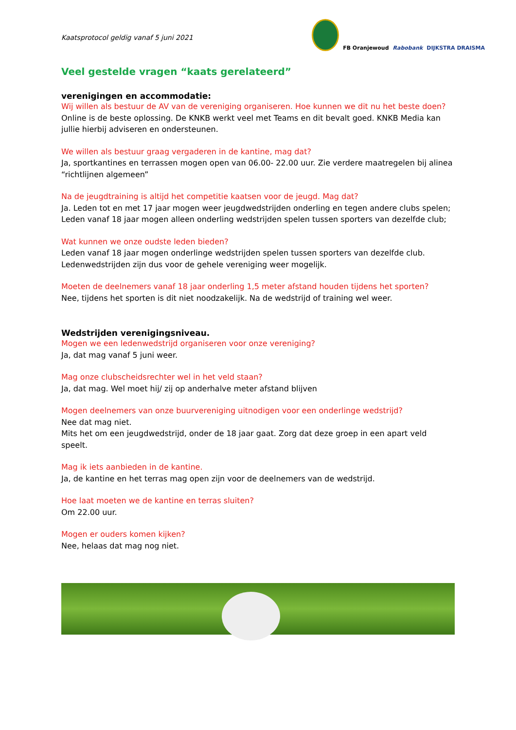Kaatsprotocol geldig vanaf 5 juni 2021
FB Oranjewoud Rabobank DIJKSTRA DRAISMA
Veel gestelde vragen “kaats gerelateerd”
verenigingen en accommodatie:
Wij willen als bestuur de AV van de vereniging organiseren. Hoe kunnen we dit nu het beste doen?
Online is de beste oplossing. De KNKB werkt veel met Teams en dit bevalt goed. KNKB Media kan jullie hierbij adviseren en ondersteunen.
We willen als bestuur graag vergaderen in de kantine, mag dat?
Ja, sportkantines en terrassen mogen open van 06.00- 22.00 uur. Zie verdere maatregelen bij alinea “richtlijnen algemeen”
Na de jeugdtraining is altijd het competitie kaatsen voor de jeugd. Mag dat?
Ja. Leden tot en met 17 jaar mogen weer jeugdwedstrijden onderling en tegen andere clubs spelen;
Leden vanaf 18 jaar mogen alleen onderling wedstrijden spelen tussen sporters van dezelfde club;
Wat kunnen we onze oudste leden bieden?
Leden vanaf 18 jaar mogen onderlinge wedstrijden spelen tussen sporters van dezelfde club. Ledenwedstrijden zijn dus voor de gehele vereniging weer mogelijk.
Moeten de deelnemers vanaf 18 jaar onderling 1,5 meter afstand houden tijdens het sporten?
Nee, tijdens het sporten is dit niet noodzakelijk. Na de wedstrijd of training wel weer.
Wedstrijden verenigingsniveau.
Mogen we een ledenwedstrijd organiseren voor onze vereniging?
Ja, dat mag vanaf 5 juni weer.
Mag onze clubscheidsrechter wel in het veld staan?
Ja, dat mag. Wel moet hij/ zij op anderhalve meter afstand blijven
Mogen deelnemers van onze buurvereniging uitnodigen voor een onderlinge wedstrijd?
Nee dat mag niet.
Mits het om een jeugdwedstrijd, onder de 18 jaar gaat. Zorg dat deze groep in een apart veld speelt.
Mag ik iets aanbieden in de kantine.
Ja, de kantine en het terras mag open zijn voor de deelnemers van de wedstrijd.
Hoe laat moeten we de kantine en terras sluiten?
Om 22.00 uur.
Mogen er ouders komen kijken?
Nee, helaas dat mag nog niet.